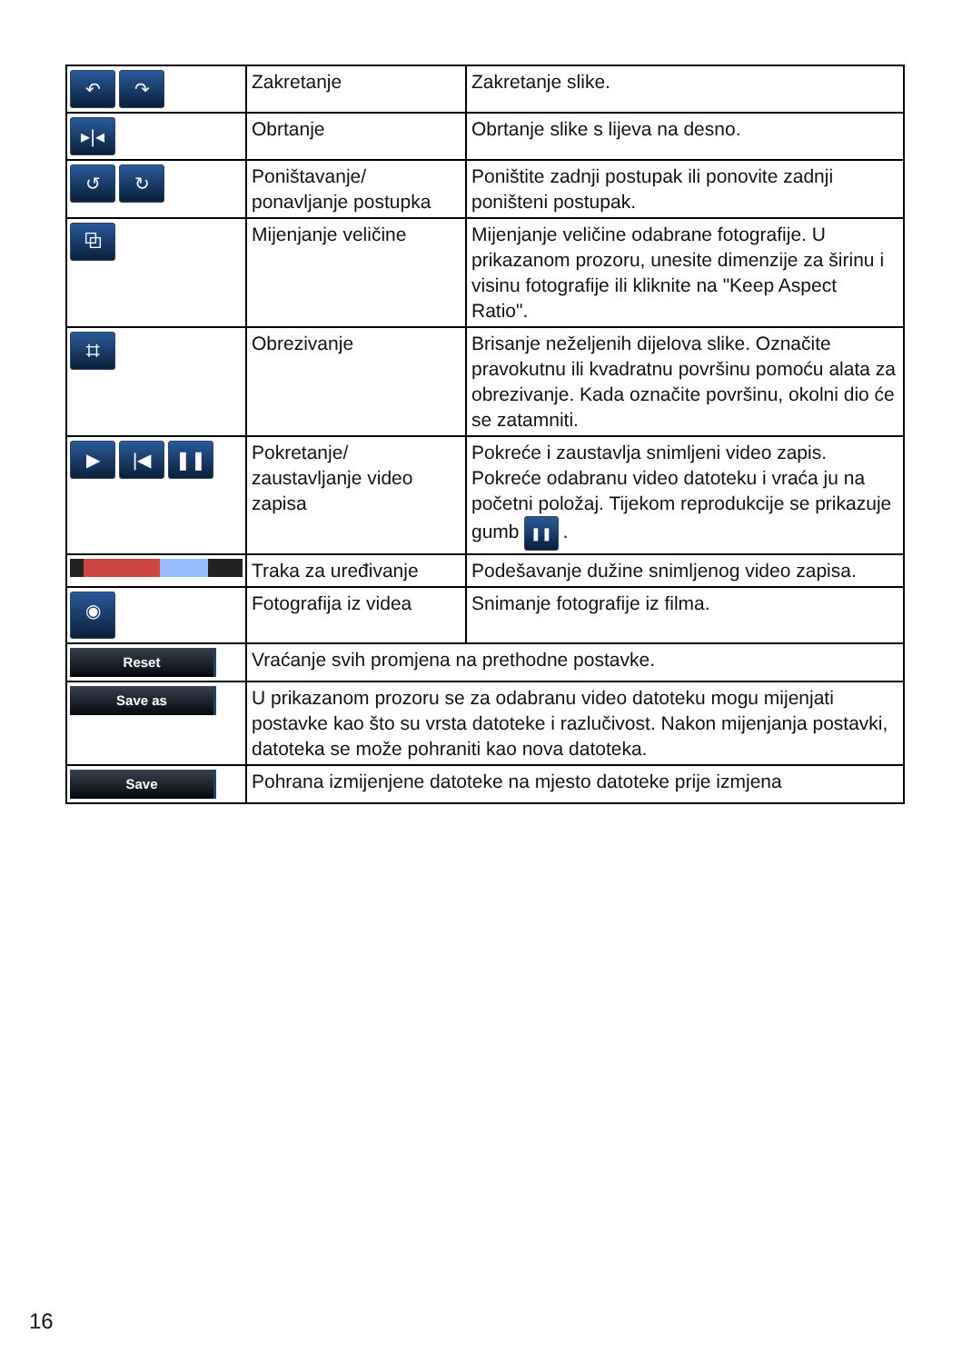| ↶ ↷ | Zakretanje | Zakretanje slike. |
| ▸/◂ | Obrtanje | Obrtanje slike s lijeva na desno. |
| ↺ ↻ | Poništavanje/ ponavljanje postupka | Poništite zadnji postupak ili ponovite zadnji poništeni postupak. |
| ⧉ | Mijenjanje veličine | Mijenjanje veličine odabrane fotografije. U prikazanom prozoru, unesite dimenzije za širinu i visinu fotografije ili kliknite na "Keep Aspect Ratio". |
| ⌗ | Obrezivanje | Brisanje neželjenih dijelova slike. Označite pravokutnu ili kvadratnu površinu pomoću alata za obrezivanje. Kada označite površinu, okolni dio će se zatamniti. |
| ▶ /◀ ❚❚ | Pokretanje/ zaustavljanje video zapisa | Pokreće i zaustavlja snimljeni video zapis. Pokreće odabranu video datoteku i vraća ju na početni položaj. Tijekom reprodukcije se prikazuje gumb ❚❚ . |
| | Traka za uređivanje | Podešavanje dužine snimljenog video zapisa. |
| ◉ | Fotografija iz videa | Snimanje fotografije iz filma. |
| Reset | Vraćanje svih promjena na prethodne postavke. | |
| Save as | U prikazanom prozoru se za odabranu video datoteku mogu mijenjati postavke kao što su vrsta datoteke i razlučivost. Nakon mijenjanja postavki, datoteka se može pohraniti kao nova datoteka. | |
| Save | Pohrana izmijenjene datoteke na mjesto datoteke prije izmjena | |
16